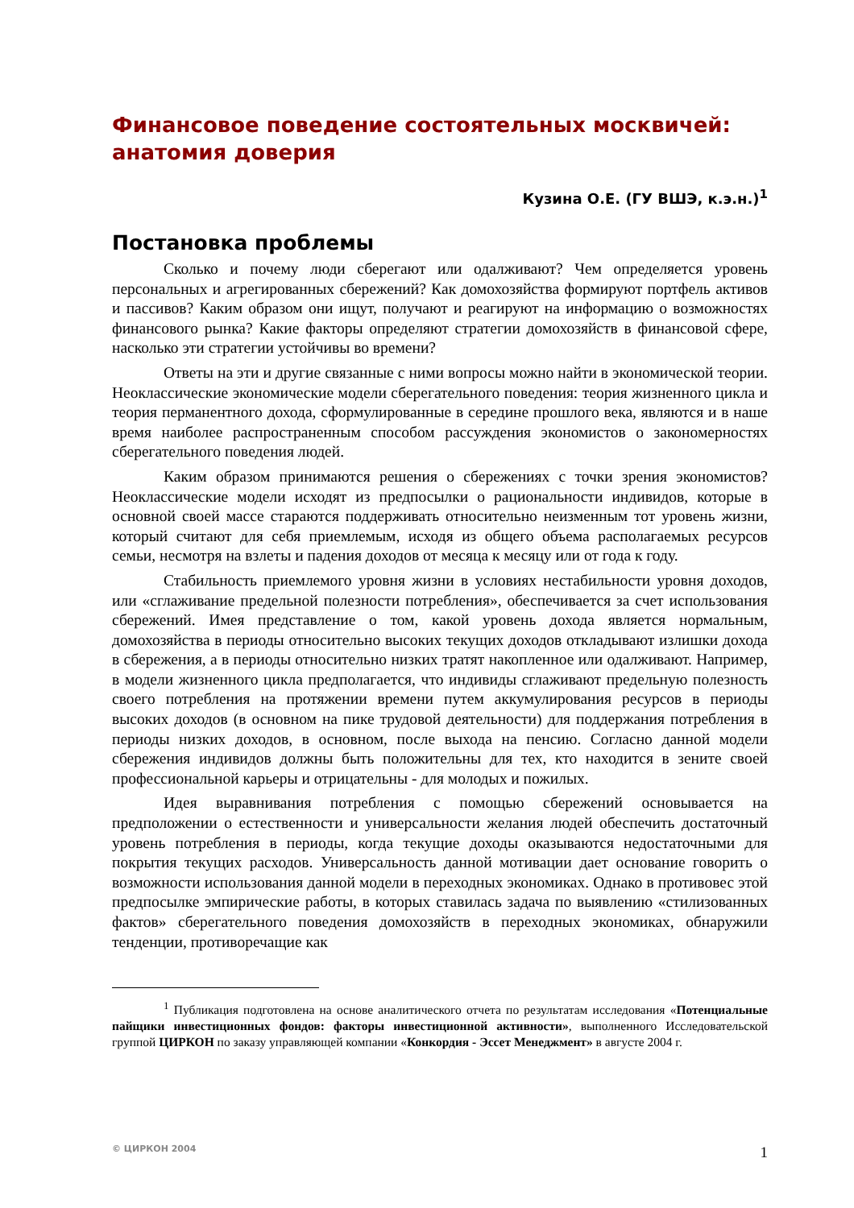Финансовое поведение состоятельных москвичей: анатомия доверия
Кузина О.Е. (ГУ ВШЭ, к.э.н.)<sup>1</sup>
Постановка проблемы
Сколько и почему люди сберегают или одалживают? Чем определяется уровень персональных и агрегированных сбережений? Как домохозяйства формируют портфель активов и пассивов? Каким образом они ищут, получают и реагируют на информацию о возможностях финансового рынка? Какие факторы определяют стратегии домохозяйств в финансовой сфере, насколько эти стратегии устойчивы во времени?
Ответы на эти и другие связанные с ними вопросы можно найти в экономической теории. Неоклассические экономические модели сберегательного поведения: теория жизненного цикла и теория перманентного дохода, сформулированные в середине прошлого века, являются и в наше время наиболее распространенным способом рассуждения экономистов о закономерностях сберегательного поведения людей.
Каким образом принимаются решения о сбережениях с точки зрения экономистов? Неоклассические модели исходят из предпосылки о рациональности индивидов, которые в основной своей массе стараются поддерживать относительно неизменным тот уровень жизни, который считают для себя приемлемым, исходя из общего объема располагаемых ресурсов семьи, несмотря на взлеты и падения доходов от месяца к месяцу или от года к году.
Стабильность приемлемого уровня жизни в условиях нестабильности уровня доходов, или «сглаживание предельной полезности потребления», обеспечивается за счет использования сбережений. Имея представление о том, какой уровень дохода является нормальным, домохозяйства в периоды относительно высоких текущих доходов откладывают излишки дохода в сбережения, а в периоды относительно низких тратят накопленное или одалживают. Например, в модели жизненного цикла предполагается, что индивиды сглаживают предельную полезность своего потребления на протяжении времени путем аккумулирования ресурсов в периоды высоких доходов (в основном на пике трудовой деятельности) для поддержания потребления в периоды низких доходов, в основном, после выхода на пенсию. Согласно данной модели сбережения индивидов должны быть положительны для тех, кто находится в зените своей профессиональной карьеры и отрицательны - для молодых и пожилых.
Идея выравнивания потребления с помощью сбережений основывается на предположении о естественности и универсальности желания людей обеспечить достаточный уровень потребления в периоды, когда текущие доходы оказываются недостаточными для покрытия текущих расходов. Универсальность данной мотивации дает основание говорить о возможности использования данной модели в переходных экономиках. Однако в противовес этой предпосылке эмпирические работы, в которых ставилась задача по выявлению «стилизованных фактов» сберегательного поведения домохозяйств в переходных экономиках, обнаружили тенденции, противоречащие как
<sup>1</sup> Публикация подготовлена на основе аналитического отчета по результатам исследования «Потенциальные пайщики инвестиционных фондов: факторы инвестиционной активности», выполненного Исследовательской группой ЦИРКОН по заказу управляющей компании «Конкордия - Эссет Менеджмент» в августе 2004 г.
© ЦИРКОН 2004 1